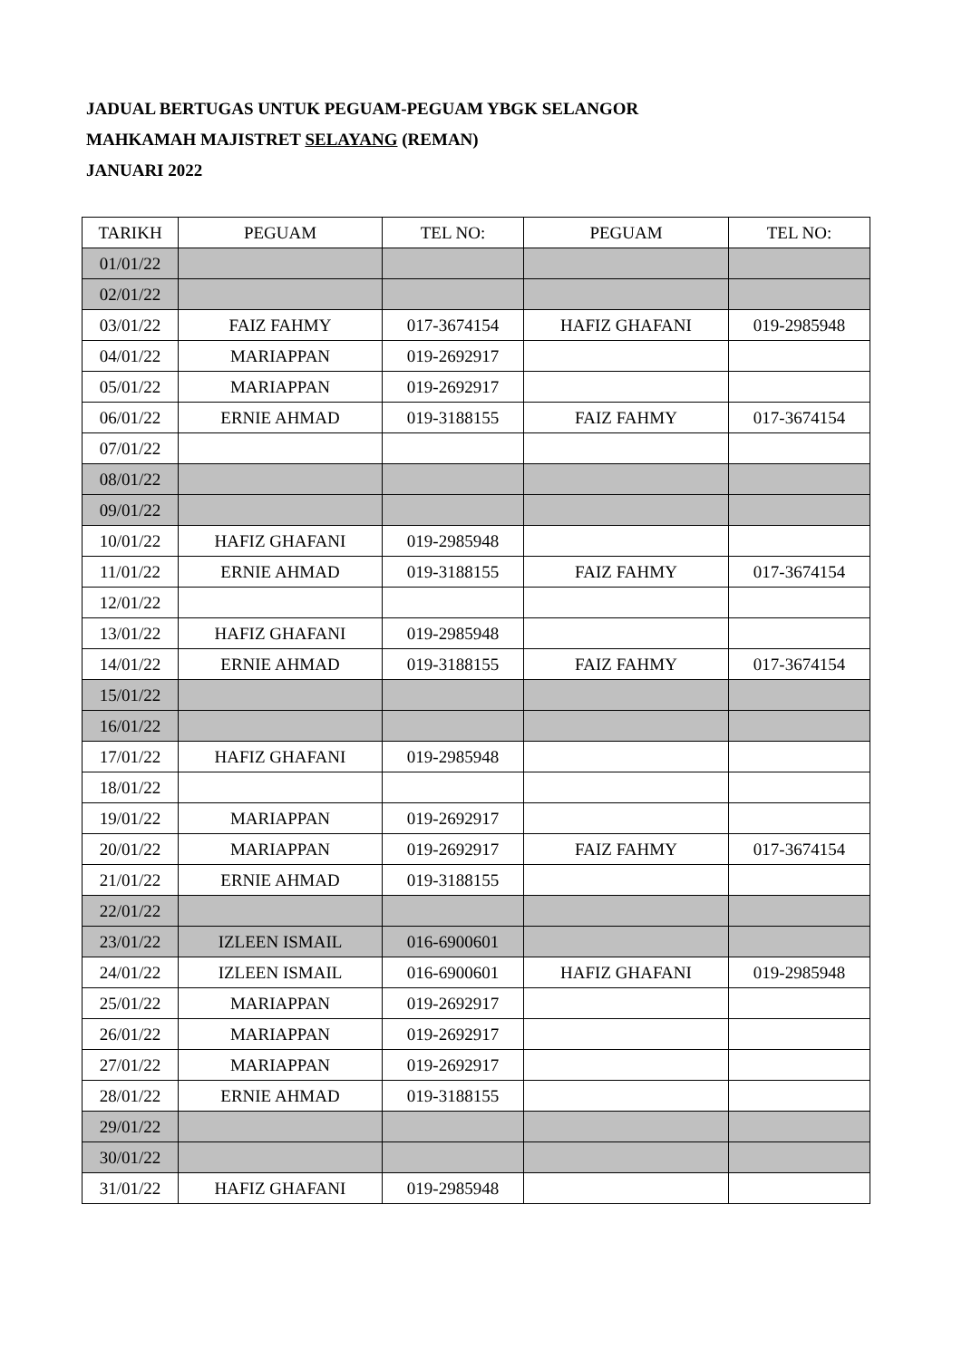JADUAL BERTUGAS UNTUK PEGUAM-PEGUAM YBGK SELANGOR
MAHKAMAH MAJISTRET SELAYANG (REMAN)
JANUARI 2022
| TARIKH | PEGUAM | TEL NO: | PEGUAM | TEL NO: |
| --- | --- | --- | --- | --- |
| 01/01/22 | | | | |
| 02/01/22 | | | | |
| 03/01/22 | FAIZ FAHMY | 017-3674154 | HAFIZ GHAFANI | 019-2985948 |
| 04/01/22 | MARIAPPAN | 019-2692917 | | |
| 05/01/22 | MARIAPPAN | 019-2692917 | | |
| 06/01/22 | ERNIE AHMAD | 019-3188155 | FAIZ FAHMY | 017-3674154 |
| 07/01/22 | | | | |
| 08/01/22 | | | | |
| 09/01/22 | | | | |
| 10/01/22 | HAFIZ GHAFANI | 019-2985948 | | |
| 11/01/22 | ERNIE AHMAD | 019-3188155 | FAIZ FAHMY | 017-3674154 |
| 12/01/22 | | | | |
| 13/01/22 | HAFIZ GHAFANI | 019-2985948 | | |
| 14/01/22 | ERNIE AHMAD | 019-3188155 | FAIZ FAHMY | 017-3674154 |
| 15/01/22 | | | | |
| 16/01/22 | | | | |
| 17/01/22 | HAFIZ GHAFANI | 019-2985948 | | |
| 18/01/22 | | | | |
| 19/01/22 | MARIAPPAN | 019-2692917 | | |
| 20/01/22 | MARIAPPAN | 019-2692917 | FAIZ FAHMY | 017-3674154 |
| 21/01/22 | ERNIE AHMAD | 019-3188155 | | |
| 22/01/22 | | | | |
| 23/01/22 | IZLEEN ISMAIL | 016-6900601 | | |
| 24/01/22 | IZLEEN ISMAIL | 016-6900601 | HAFIZ GHAFANI | 019-2985948 |
| 25/01/22 | MARIAPPAN | 019-2692917 | | |
| 26/01/22 | MARIAPPAN | 019-2692917 | | |
| 27/01/22 | MARIAPPAN | 019-2692917 | | |
| 28/01/22 | ERNIE AHMAD | 019-3188155 | | |
| 29/01/22 | | | | |
| 30/01/22 | | | | |
| 31/01/22 | HAFIZ GHAFANI | 019-2985948 | | |